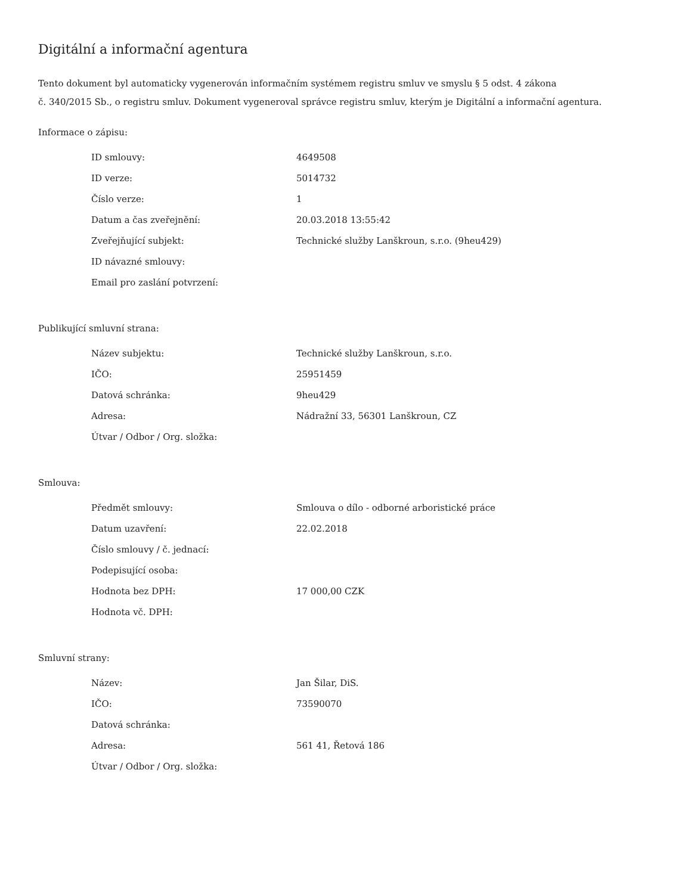Digitální a informační agentura
Tento dokument byl automaticky vygenerován informačním systémem registru smluv ve smyslu § 5 odst. 4 zákona
č. 340/2015 Sb., o registru smluv. Dokument vygeneroval správce registru smluv, kterým je Digitální a informační agentura.
Informace o zápisu:
| ID smlouvy: | 4649508 |
| ID verze: | 5014732 |
| Číslo verze: | 1 |
| Datum a čas zveřejnění: | 20.03.2018 13:55:42 |
| Zveřejňující subjekt: | Technické služby Lanškroun, s.r.o. (9heu429) |
| ID návazné smlouvy: | |
| Email pro zaslání potvrzení: | |
Publikující smluvní strana:
| Název subjektu: | Technické služby Lanškroun, s.r.o. |
| IČO: | 25951459 |
| Datová schránka: | 9heu429 |
| Adresa: | Nádražní 33, 56301 Lanškroun, CZ |
| Útvar / Odbor / Org. složka: | |
Smlouva:
| Předmět smlouvy: | Smlouva o dílo - odborné arboristické práce |
| Datum uzavření: | 22.02.2018 |
| Číslo smlouvy / č. jednací: | |
| Podepisující osoba: | |
| Hodnota bez DPH: | 17 000,00 CZK |
| Hodnota vč. DPH: | |
Smluvní strany:
| Název: | Jan Šilar, DiS. |
| IČO: | 73590070 |
| Datová schránka: | |
| Adresa: | 561 41, Řetová 186 |
| Útvar / Odbor / Org. složka: | |